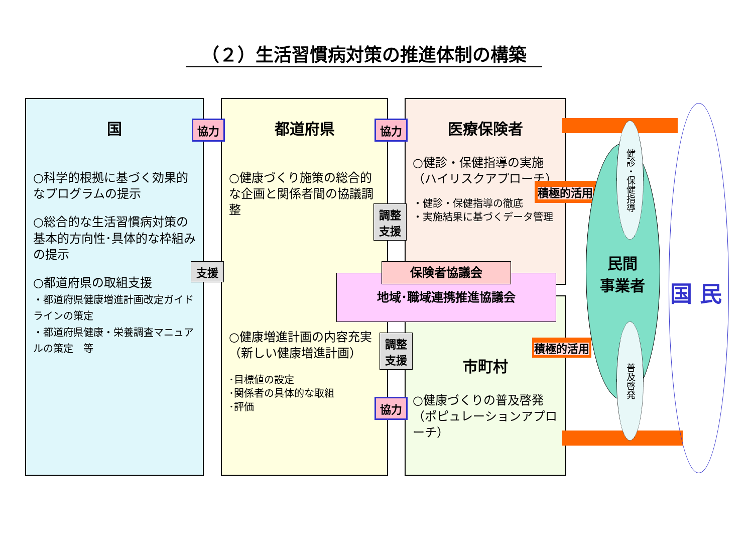（２）生活習慣病対策の推進体制の構築
国
○科学的根拠に基づく効果的なプログラムの提示
○総合的な生活習慣病対策の基本的方向性･具体的な枠組みの提示
○都道府県の取組支援
・都道府県健康増進計画改定ガイドラインの策定
・都道府県健康・栄養調査マニュアルの策定　等
都道府県
○健康づくり施策の総合的な企画と関係者間の協議調整
○健康増進計画の内容充実（新しい健康増進計画）
･目標値の設定
･関係者の具体的な取組
･評価
医療保険者
○健診・保健指導の実施（ハイリスクアプローチ）
・健診・保健指導の徹底
・実施結果に基づくデータ管理
市町村
○健康づくりの普及啓発（ポピュレーションアプローチ）
保険者協議会
地域･職域連携推進協議会
協力 協力
協力
支援
調整
支援
調整
支援
積極的活用
積極的活用
健診・保健指導
普及啓発
民間
事業者
国 民